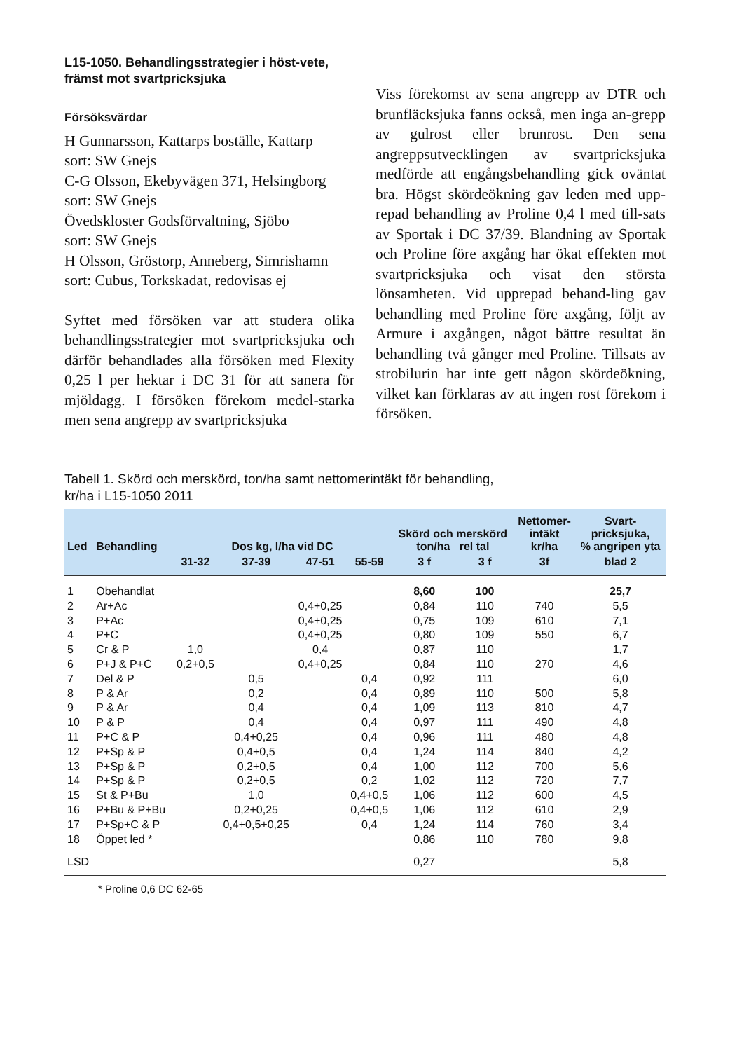L15-1050. Behandlingsstrategier i höst-vete, främst mot svartpricksjuka
Försöksvärdar
H Gunnarsson, Kattarps boställe, Kattarp
sort: SW Gnejs
C-G Olsson, Ekebyvägen 371, Helsingborg
sort: SW Gnejs
Övedskloster Godsförvaltning, Sjöbo
sort: SW Gnejs
H Olsson, Gröstorp, Anneberg, Simrishamn
sort: Cubus, Torkskadat, redovisas ej
Syftet med försöken var att studera olika behandlingsstrategier mot svartpricksjuka och därför behandlades alla försöken med Flexity 0,25 l per hektar i DC 31 för att sanera för mjöldagg. I försöken förekom medel-starka men sena angrepp av svartpricksjuka
Viss förekomst av sena angrepp av DTR och brunfläcksjuka fanns också, men inga an-grepp av gulrost eller brunrost. Den sena angreppsutvecklingen av svartpricksjuka medförde att engångsbehandling gick oväntat bra. Högst skördeökning gav leden med upp-repad behandling av Proline 0,4 l med till-sats av Sportak i DC 37/39. Blandning av Sportak och Proline före axgång har ökat effekten mot svartpricksjuka och visat den största lönsamheten. Vid upprepad behand-ling gav behandling med Proline före axgång, följt av Armure i axgången, något bättre resultat än behandling två gånger med Proline. Tillsats av strobilurin har inte gett någon skördeökning, vilket kan förklaras av att ingen rost förekom i försöken.
Tabell 1. Skörd och merskörd, ton/ha samt nettomerintäkt för behandling,
kr/ha i L15-1050 2011
| Led | Behandling | Dos kg, l/ha vid DC | | | | Skörd och merskörd ton/ha rel tal | | Nettomer- intäkt kr/ha | Svart- pricksjuka, % angripen yta |
| --- | --- | --- | --- | --- | --- | --- | --- | --- | --- |
| | | 31-32 | 37-39 | 47-51 | 55-59 | 3 f | 3 f | 3f | blad 2 |
| 1 | Obehandlat | | | | | 8,60 | 100 | | 25,7 |
| 2 | Ar+Ac | | | 0,4+0,25 | | 0,84 | 110 | 740 | 5,5 |
| 3 | P+Ac | | | 0,4+0,25 | | 0,75 | 109 | 610 | 7,1 |
| 4 | P+C | | | 0,4+0,25 | | 0,80 | 109 | 550 | 6,7 |
| 5 | Cr & P | 1,0 | | 0,4 | | 0,87 | 110 | | 1,7 |
| 6 | P+J & P+C | 0,2+0,5 | | 0,4+0,25 | | 0,84 | 110 | 270 | 4,6 |
| 7 | Del & P | | 0,5 | | 0,4 | 0,92 | 111 | | 6,0 |
| 8 | P & Ar | | 0,2 | | 0,4 | 0,89 | 110 | 500 | 5,8 |
| 9 | P & Ar | | 0,4 | | 0,4 | 1,09 | 113 | 810 | 4,7 |
| 10 | P & P | | 0,4 | | 0,4 | 0,97 | 111 | 490 | 4,8 |
| 11 | P+C & P | | 0,4+0,25 | | 0,4 | 0,96 | 111 | 480 | 4,8 |
| 12 | P+Sp & P | | 0,4+0,5 | | 0,4 | 1,24 | 114 | 840 | 4,2 |
| 13 | P+Sp & P | | 0,2+0,5 | | 0,4 | 1,00 | 112 | 700 | 5,6 |
| 14 | P+Sp & P | | 0,2+0,5 | | 0,2 | 1,02 | 112 | 720 | 7,7 |
| 15 | St & P+Bu | | 1,0 | | 0,4+0,5 | 1,06 | 112 | 600 | 4,5 |
| 16 | P+Bu & P+Bu | | 0,2+0,25 | | 0,4+0,5 | 1,06 | 112 | 610 | 2,9 |
| 17 | P+Sp+C & P | | 0,4+0,5+0,25 | | 0,4 | 1,24 | 114 | 760 | 3,4 |
| 18 | Öppet led * | | | | | 0,86 | 110 | 780 | 9,8 |
| LSD | | | | | | 0,27 | | | 5,8 |
* Proline 0,6 DC 62-65